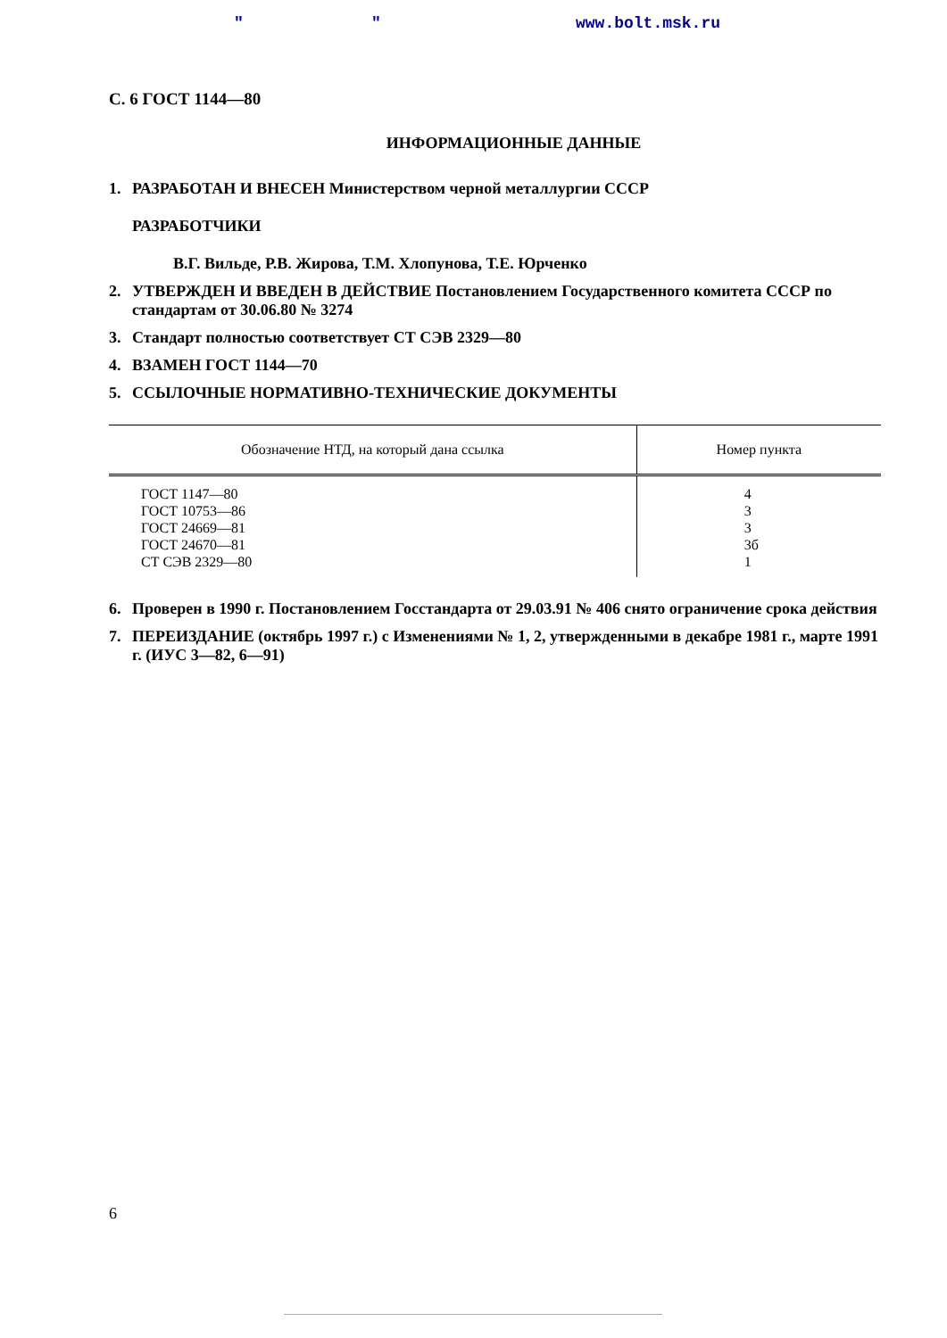" " www.bolt.msk.ru
С. 6 ГОСТ 1144—80
ИНФОРМАЦИОННЫЕ ДАННЫЕ
1. РАЗРАБОТАН И ВНЕСЕН Министерством черной металлургии СССР
РАЗРАБОТЧИКИ
В.Г. Вильде, Р.В. Жирова, Т.М. Хлопунова, Т.Е. Юрченко
2. УТВЕРЖДЕН И ВВЕДЕН В ДЕЙСТВИЕ Постановлением Государственного комитета СССР по стандартам от 30.06.80 № 3274
3. Стандарт полностью соответствует СТ СЭВ 2329—80
4. ВЗАМЕН ГОСТ 1144—70
5. ССЫЛОЧНЫЕ НОРМАТИВНО-ТЕХНИЧЕСКИЕ ДОКУМЕНТЫ
| Обозначение НТД, на который дана ссылка | Номер пункта |
| --- | --- |
| ГОСТ 1147—80 ГОСТ 10753—86 ГОСТ 24669—81 ГОСТ 24670—81 СТ СЭВ 2329—80 | 4 3 3 3б 1 |
6. Проверен в 1990 г. Постановлением Госстандарта от 29.03.91 № 406 снято ограничение срока действия
7. ПЕРЕИЗДАНИЕ (октябрь 1997 г.) с Изменениями № 1, 2, утвержденными в декабре 1981 г., марте 1991 г. (ИУС 3—82, 6—91)
6